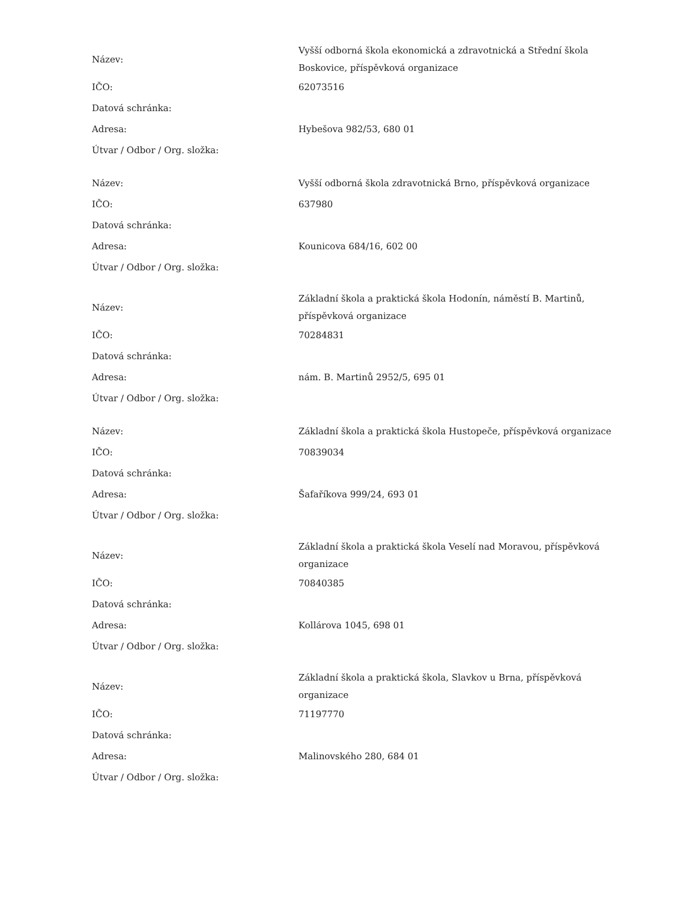| Název: | Vyšší odborná škola ekonomická a zdravotnická a Střední škola Boskovice, příspěvková organizace |
| IČO: | 62073516 |
| Datová schránka: | |
| Adresa: | Hybešova 982/53, 680 01 |
| Útvar / Odbor / Org. složka: | |
| Název: | Vyšší odborná škola zdravotnická Brno, příspěvková organizace |
| IČO: | 637980 |
| Datová schránka: | |
| Adresa: | Kounicova 684/16, 602 00 |
| Útvar / Odbor / Org. složka: | |
| Název: | Základní škola a praktická škola Hodonín, náměstí B. Martinů, příspěvková organizace |
| IČO: | 70284831 |
| Datová schránka: | |
| Adresa: | nám. B. Martinů 2952/5, 695 01 |
| Útvar / Odbor / Org. složka: | |
| Název: | Základní škola a praktická škola Hustopeče, příspěvková organizace |
| IČO: | 70839034 |
| Datová schránka: | |
| Adresa: | Šafaříkova 999/24, 693 01 |
| Útvar / Odbor / Org. složka: | |
| Název: | Základní škola a praktická škola Veselí nad Moravou, příspěvková organizace |
| IČO: | 70840385 |
| Datová schránka: | |
| Adresa: | Kollárova 1045, 698 01 |
| Útvar / Odbor / Org. složka: | |
| Název: | Základní škola a praktická škola, Slavkov u Brna, příspěvková organizace |
| IČO: | 71197770 |
| Datová schránka: | |
| Adresa: | Malinovského 280, 684 01 |
| Útvar / Odbor / Org. složka: | |